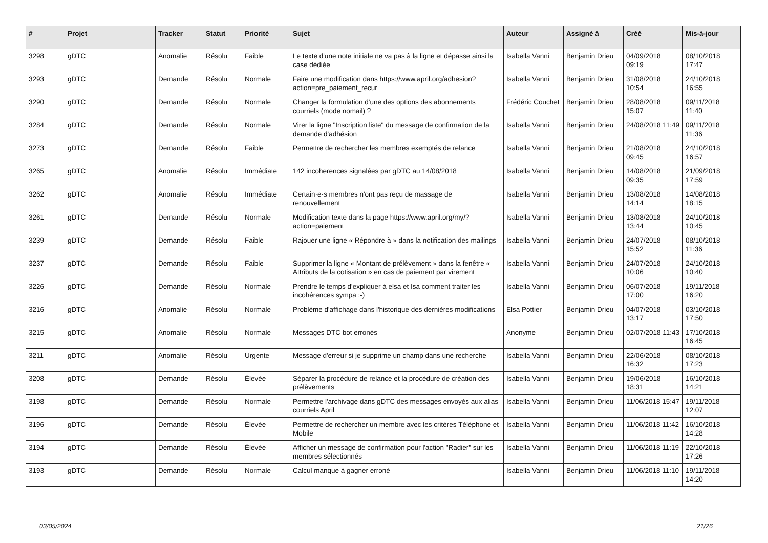| # | Projet | Tracker | Statut | Priorité | Sujet | Auteur | Assigné à | Créé | Mis-à-jour |
| --- | --- | --- | --- | --- | --- | --- | --- | --- | --- |
| 3298 | gDTC | Anomalie | Résolu | Faible | Le texte d'une note initiale ne va pas à la ligne et dépasse ainsi la case dédiée | Isabella Vanni | Benjamin Drieu | 04/09/2018 09:19 | 08/10/2018 17:47 |
| 3293 | gDTC | Demande | Résolu | Normale | Faire une modification dans https://www.april.org/adhesion?action=pre_paiement_recur | Isabella Vanni | Benjamin Drieu | 31/08/2018 10:54 | 24/10/2018 16:55 |
| 3290 | gDTC | Demande | Résolu | Normale | Changer la formulation d'une des options des abonnements courriels (mode nomail) ? | Frédéric Couchet | Benjamin Drieu | 28/08/2018 15:07 | 09/11/2018 11:40 |
| 3284 | gDTC | Demande | Résolu | Normale | Virer la ligne "Inscription liste" du message de confirmation de la demande d'adhésion | Isabella Vanni | Benjamin Drieu | 24/08/2018 11:49 | 09/11/2018 11:36 |
| 3273 | gDTC | Demande | Résolu | Faible | Permettre de rechercher les membres exemptés de relance | Isabella Vanni | Benjamin Drieu | 21/08/2018 09:45 | 24/10/2018 16:57 |
| 3265 | gDTC | Anomalie | Résolu | Immédiate | 142 incoherences signalées par gDTC au 14/08/2018 | Isabella Vanni | Benjamin Drieu | 14/08/2018 09:35 | 21/09/2018 17:59 |
| 3262 | gDTC | Anomalie | Résolu | Immédiate | Certain·e·s membres n'ont pas reçu de massage de renouvellement | Isabella Vanni | Benjamin Drieu | 13/08/2018 14:14 | 14/08/2018 18:15 |
| 3261 | gDTC | Demande | Résolu | Normale | Modification texte dans la page https://www.april.org/my/?action=paiement | Isabella Vanni | Benjamin Drieu | 13/08/2018 13:44 | 24/10/2018 10:45 |
| 3239 | gDTC | Demande | Résolu | Faible | Rajouer une ligne « Répondre à » dans la notification des mailings | Isabella Vanni | Benjamin Drieu | 24/07/2018 15:52 | 08/10/2018 11:36 |
| 3237 | gDTC | Demande | Résolu | Faible | Supprimer la ligne « Montant de prélèvement » dans la fenêtre « Attributs de la cotisation » en cas de paiement par virement | Isabella Vanni | Benjamin Drieu | 24/07/2018 10:06 | 24/10/2018 10:40 |
| 3226 | gDTC | Demande | Résolu | Normale | Prendre le temps d'expliquer à elsa et Isa comment traiter les incohérences sympa :-) | Isabella Vanni | Benjamin Drieu | 06/07/2018 17:00 | 19/11/2018 16:20 |
| 3216 | gDTC | Anomalie | Résolu | Normale | Problème d'affichage dans l'historique des dernières modifications | Elsa Pottier | Benjamin Drieu | 04/07/2018 13:17 | 03/10/2018 17:50 |
| 3215 | gDTC | Anomalie | Résolu | Normale | Messages DTC bot erronés | Anonyme | Benjamin Drieu | 02/07/2018 11:43 | 17/10/2018 16:45 |
| 3211 | gDTC | Anomalie | Résolu | Urgente | Message d'erreur si je supprime un champ dans une recherche | Isabella Vanni | Benjamin Drieu | 22/06/2018 16:32 | 08/10/2018 17:23 |
| 3208 | gDTC | Demande | Résolu | Élevée | Séparer la procédure de relance et la procédure de création des prélèvements | Isabella Vanni | Benjamin Drieu | 19/06/2018 18:31 | 16/10/2018 14:21 |
| 3198 | gDTC | Demande | Résolu | Normale | Permettre l'archivage dans gDTC des messages envoyés aux alias courriels April | Isabella Vanni | Benjamin Drieu | 11/06/2018 15:47 | 19/11/2018 12:07 |
| 3196 | gDTC | Demande | Résolu | Élevée | Permettre de rechercher un membre avec les critères Téléphone et Mobile | Isabella Vanni | Benjamin Drieu | 11/06/2018 11:42 | 16/10/2018 14:28 |
| 3194 | gDTC | Demande | Résolu | Élevée | Afficher un message de confirmation pour l'action "Radier" sur les membres sélectionnés | Isabella Vanni | Benjamin Drieu | 11/06/2018 11:19 | 22/10/2018 17:26 |
| 3193 | gDTC | Demande | Résolu | Normale | Calcul manque à gagner erroné | Isabella Vanni | Benjamin Drieu | 11/06/2018 11:10 | 19/11/2018 14:20 |
03/05/2024 21/26